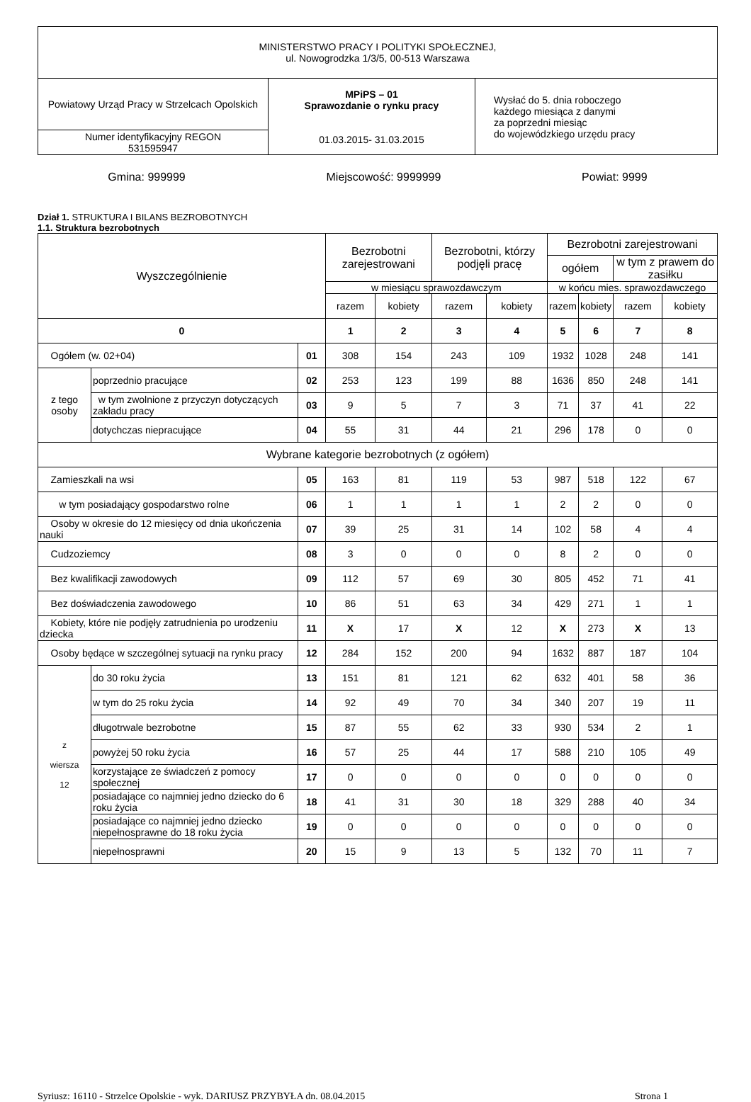| MINISTERSTWO PRACY I POLITYKI SPOŁECZNEJ, ul. Nowogrodzka 1/3/5, 00-513 Warszawa | | |
| Powiatowy Urząd Pracy w Strzelcach Opolskich | MPiPS – 01 Sprawozdanie o rynku pracy 01.03.2015- 31.03.2015 | Wysłać do 5. dnia roboczego każdego miesiąca z danymi za poprzedni miesiąc do wojewódzkiego urzędu pracy |
| Numer identyfikacyjny REGON 531595947 | | |
Gmina: 999999 Miejscowość: 9999999 Powiat: 9999
Dział 1. STRUKTURA I BILANS BEZROBOTNYCH
1.1. Struktura bezrobotnych
| Wyszczególnienie | | | Bezrobotni zarejestrowani | | Bezrobotni, którzy podjęli pracę | | Bezrobotni zarejestrowani | | | |
| --- | --- | --- | --- | --- | --- | --- | --- | --- | --- | --- |
| | | | | | | | ogółem | | w tym z prawem do zasiłku | |
| | | | w miesiącu sprawozdawczym | | | | w końcu mies. sprawozdawczego | | | |
| | | | razem | kobiety | razem | kobiety | razem | kobiety | razem | kobiety |
| 0 | | | 1 | 2 | 3 | 4 | 5 | 6 | 7 | 8 |
| Ogółem (w. 02+04) | | 01 | 308 | 154 | 243 | 109 | 1932 | 1028 | 248 | 141 |
| z tego osoby | poprzednio pracujące | 02 | 253 | 123 | 199 | 88 | 1636 | 850 | 248 | 141 |
| | w tym zwolnione z przyczyn dotyczących zakładu pracy | 03 | 9 | 5 | 7 | 3 | 71 | 37 | 41 | 22 |
| | dotychczas niepracujące | 04 | 55 | 31 | 44 | 21 | 296 | 178 | 0 | 0 |
| Wybrane kategorie bezrobotnych (z ogółem) | | | | | | | | | | |
| Zamieszkali na wsi | | 05 | 163 | 81 | 119 | 53 | 987 | 518 | 122 | 67 |
| w tym posiadający gospodarstwo rolne | | 06 | 1 | 1 | 1 | 1 | 2 | 2 | 0 | 0 |
| Osoby w okresie do 12 miesięcy od dnia ukończenia nauki | | 07 | 39 | 25 | 31 | 14 | 102 | 58 | 4 | 4 |
| Cudzoziemcy | | 08 | 3 | 0 | 0 | 0 | 8 | 2 | 0 | 0 |
| Bez kwalifikacji zawodowych | | 09 | 112 | 57 | 69 | 30 | 805 | 452 | 71 | 41 |
| Bez doświadczenia zawodowego | | 10 | 86 | 51 | 63 | 34 | 429 | 271 | 1 | 1 |
| Kobiety, które nie podjęły zatrudnienia po urodzeniu dziecka | | 11 | X | 17 | X | 12 | X | 273 | X | 13 |
| Osoby będące w szczególnej sytuacji na rynku pracy | | 12 | 284 | 152 | 200 | 94 | 1632 | 887 | 187 | 104 |
| z wiersza 12 | do 30 roku życia | 13 | 151 | 81 | 121 | 62 | 632 | 401 | 58 | 36 |
| | w tym do 25 roku życia | 14 | 92 | 49 | 70 | 34 | 340 | 207 | 19 | 11 |
| | długotrwale bezrobotne | 15 | 87 | 55 | 62 | 33 | 930 | 534 | 2 | 1 |
| | powyżej 50 roku życia | 16 | 57 | 25 | 44 | 17 | 588 | 210 | 105 | 49 |
| | korzystające ze świadczeń z pomocy społecznej | 17 | 0 | 0 | 0 | 0 | 0 | 0 | 0 | 0 |
| | posiadające co najmniej jedno dziecko do 6 roku życia | 18 | 41 | 31 | 30 | 18 | 329 | 288 | 40 | 34 |
| | posiadające co najmniej jedno dziecko niepełnosprawne do 18 roku życia | 19 | 0 | 0 | 0 | 0 | 0 | 0 | 0 | 0 |
| | niepełnosprawni | 20 | 15 | 9 | 13 | 5 | 132 | 70 | 11 | 7 |
Syriusz: 16110 - Strzelce Opolskie - wyk. DARIUSZ PRZYBYŁA dn. 08.04.2015 Strona 1